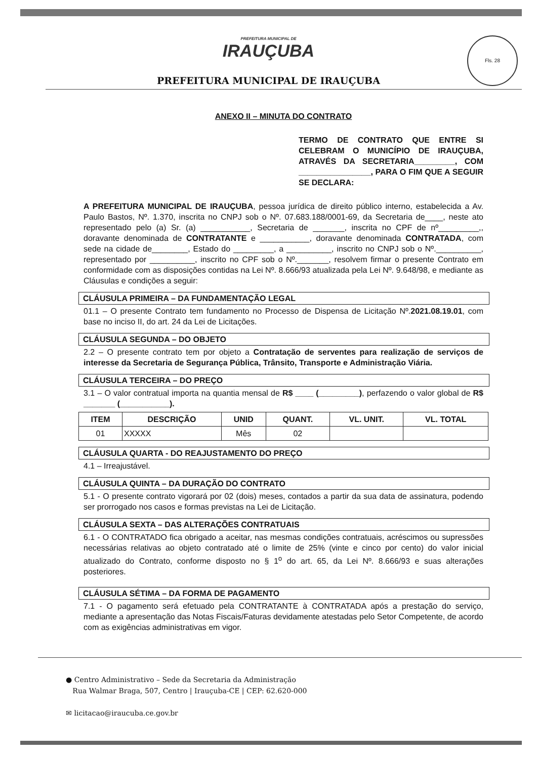Fls. 28
PREFEITURA MUNICIPAL DE
IRAUÇUBA
PREFEITURA MUNICIPAL DE IRAUÇUBA
ANEXO II – MINUTA DO CONTRATO
TERMO DE CONTRATO QUE ENTRE SI CELEBRAM O MUNICÍPIO DE IRAUÇUBA, ATRAVÉS DA SECRETARIA_________, COM ________________, PARA O FIM QUE A SEGUIR SE DECLARA:
A PREFEITURA MUNICIPAL DE IRAUÇUBA, pessoa jurídica de direito público interno, estabelecida a Av. Paulo Bastos, Nº. 1.370, inscrita no CNPJ sob o Nº. 07.683.188/0001-69, da Secretaria de____, neste ato representado pelo (a) Sr. (a) ___________, Secretaria de _______, inscrita no CPF de nº_________,, doravante denominada de CONTRATANTE e ___________, doravante denominada CONTRATADA, com sede na cidade de________, Estado do _________, a __________, inscrito no CNPJ sob o Nº.__________, representado por __________, inscrito no CPF sob o Nº._______, resolvem firmar o presente Contrato em conformidade com as disposições contidas na Lei Nº. 8.666/93 atualizada pela Lei Nº. 9.648/98, e mediante as Cláusulas e condições a seguir:
CLÁUSULA PRIMEIRA – DA FUNDAMENTAÇÃO LEGAL
01.1 – O presente Contrato tem fundamento no Processo de Dispensa de Licitação Nº.2021.08.19.01, com base no inciso II, do art. 24 da Lei de Licitações.
CLÁUSULA SEGUNDA – DO OBJETO
2.2 – O presente contrato tem por objeto a Contratação de serventes para realização de serviços de interesse da Secretaria de Segurança Pública, Trânsito, Transporte e Administração Viária.
CLÁUSULA TERCEIRA – DO PREÇO
3.1 – O valor contratual importa na quantia mensal de R$ ____ (_________), perfazendo o valor global de R$ _______ (___________).
| ITEM | DESCRIÇÃO | UNID | QUANT. | VL. UNIT. | VL. TOTAL |
| --- | --- | --- | --- | --- | --- |
| 01 | XXXXX | Mês | 02 | | |
CLÁUSULA QUARTA - DO REAJUSTAMENTO DO PREÇO
4.1 – Irreajustável.
CLÁUSULA QUINTA – DA DURAÇÃO DO CONTRATO
5.1 - O presente contrato vigorará por 02 (dois) meses, contados a partir da sua data de assinatura, podendo ser prorrogado nos casos e formas previstas na Lei de Licitação.
CLÁUSULA SEXTA – DAS ALTERAÇÕES CONTRATUAIS
6.1 - O CONTRATADO fica obrigado a aceitar, nas mesmas condições contratuais, acréscimos ou supressões necessárias relativas ao objeto contratado até o limite de 25% (vinte e cinco por cento) do valor inicial atualizado do Contrato, conforme disposto no § 1<sup>o</sup> do art. 65, da Lei Nº. 8.666/93 e suas alterações posteriores.
CLÁUSULA SÉTIMA – DA FORMA DE PAGAMENTO
7.1 - O pagamento será efetuado pela CONTRATANTE à CONTRATADA após a prestação do serviço, mediante a apresentação das Notas Fiscais/Faturas devidamente atestadas pelo Setor Competente, de acordo com as exigências administrativas em vigor.
● Centro Administrativo – Sede da Secretaria da Administração
Rua Walmar Braga, 507, Centro | Irauçuba-CE | CEP: 62.620-000
✉ licitacao@iraucuba.ce.gov.br